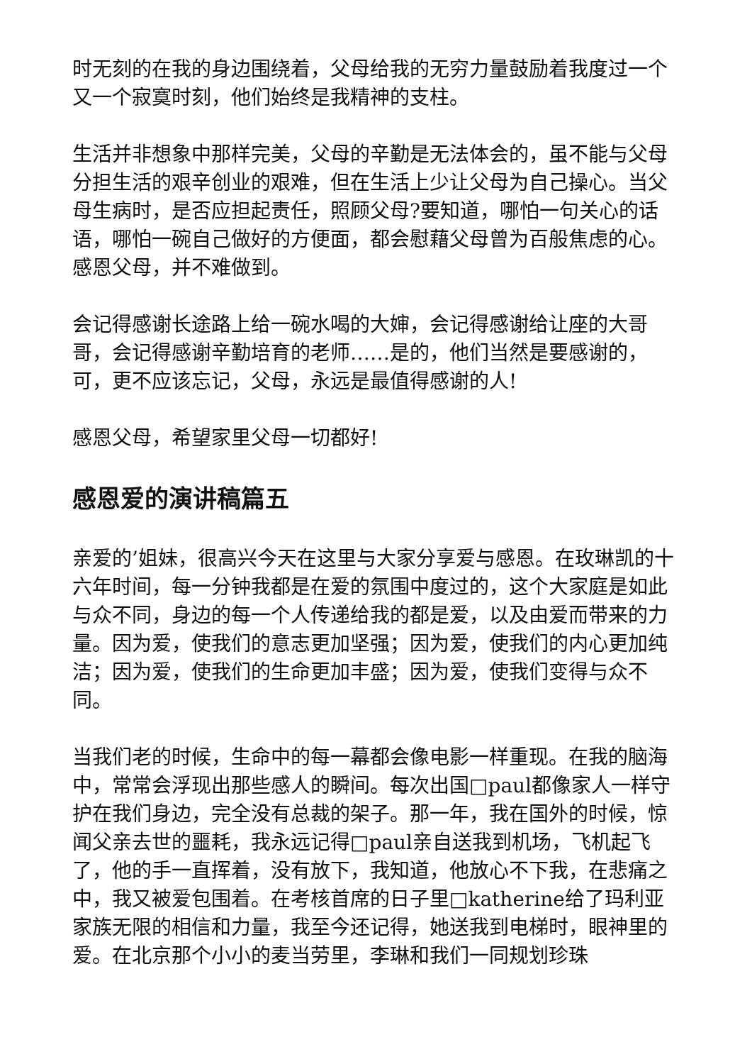时无刻的在我的身边围绕着，父母给我的无穷力量鼓励着我度过一个又一个寂寞时刻，他们始终是我精神的支柱。
生活并非想象中那样完美，父母的辛勤是无法体会的，虽不能与父母分担生活的艰辛创业的艰难，但在生活上少让父母为自己操心。当父母生病时，是否应担起责任，照顾父母?要知道，哪怕一句关心的话语，哪怕一碗自己做好的方便面，都会慰藉父母曾为百般焦虑的心。感恩父母，并不难做到。
会记得感谢长途路上给一碗水喝的大婶，会记得感谢给让座的大哥哥，会记得感谢辛勤培育的老师……是的，他们当然是要感谢的，可，更不应该忘记，父母，永远是最值得感谢的人!
感恩父母，希望家里父母一切都好!
感恩爱的演讲稿篇五
亲爱的’姐妹，很高兴今天在这里与大家分享爱与感恩。在玫琳凯的十六年时间，每一分钟我都是在爱的氛围中度过的，这个大家庭是如此与众不同，身边的每一个人传递给我的都是爱，以及由爱而带来的力量。因为爱，使我们的意志更加坚强；因为爱，使我们的内心更加纯洁；因为爱，使我们的生命更加丰盛；因为爱，使我们变得与众不同。
当我们老的时候，生命中的每一幕都会像电影一样重现。在我的脑海中，常常会浮现出那些感人的瞬间。每次出国□paul都像家人一样守护在我们身边，完全没有总裁的架子。那一年，我在国外的时候，惊闻父亲去世的噩耗，我永远记得□paul亲自送我到机场，飞机起飞了，他的手一直挥着，没有放下，我知道，他放心不下我，在悲痛之中，我又被爱包围着。在考核首席的日子里□katherine给了玛利亚家族无限的相信和力量，我至今还记得，她送我到电梯时，眼神里的爱。在北京那个小小的麦当劳里，李琳和我们一同规划珍珠